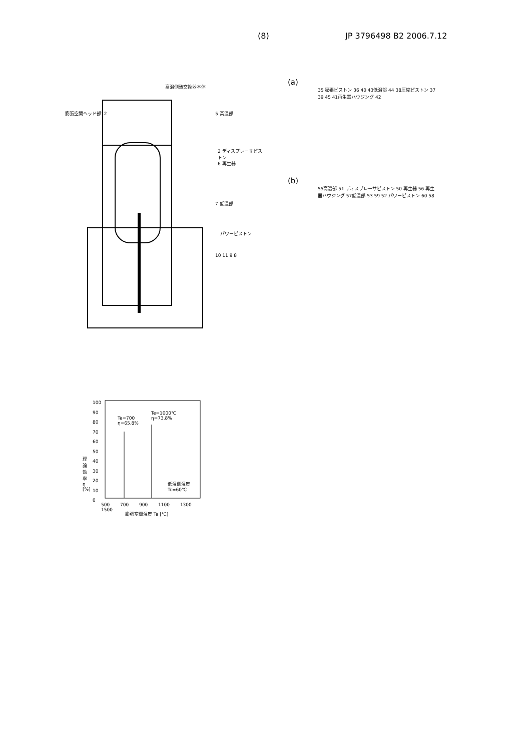(8) JP 3796498 B2 2006.7.12
高温側熱交換器本体
膨張空間ヘッド部12 5 高温部
2 ディスプレーサピストン
6 再生器
7 低温部
パワーピストン
10 11 9 8
(a)
35 膨張ピストン 36 40 43低温部 44 38圧縮ピストン 37 39 45 41再生器ハウジング 42
(b)
55高温部 51 ディスプレーサピストン 50 再生器 56 再生器ハウジング 57低温部 53 59 52 パワーピストン 60 58
Te=700
η=65.8%
Te=1000℃
η=73.8%
低温側温度
Tc=60℃
100
90
80
70
60
50
40
30
20
10
0
理論効率 η [%]
500 700 900 1100 1300 1500
膨張空間温度 Te [℃]